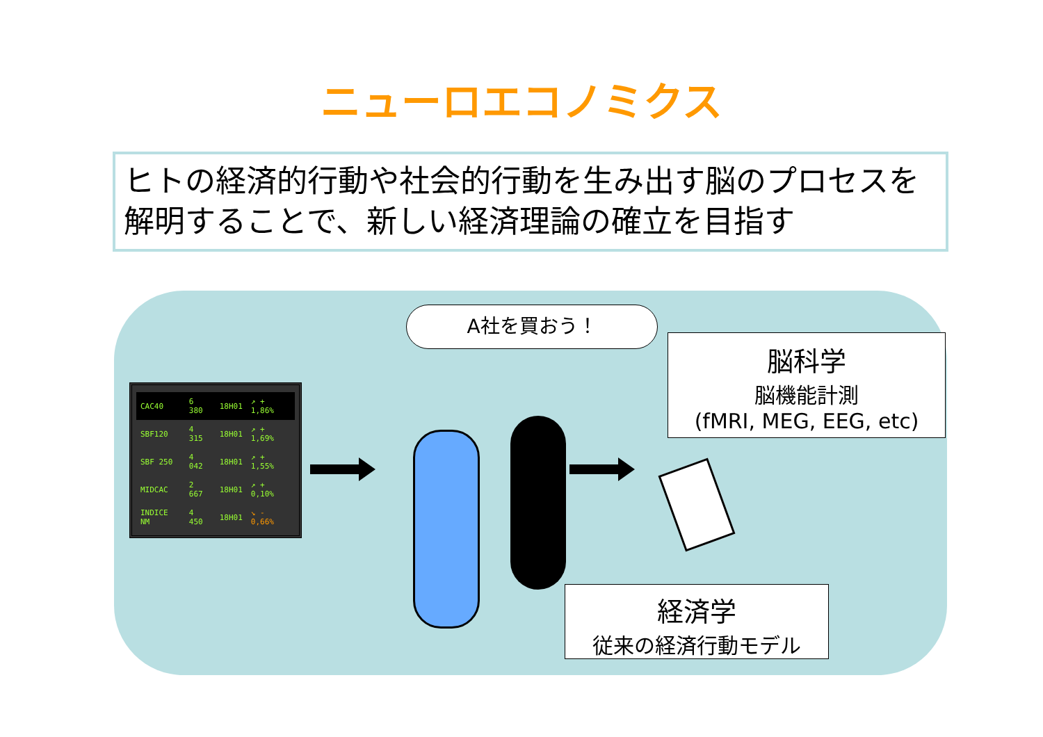ニューロエコノミクス
ヒトの経済的行動や社会的行動を生み出す脳のプロセスを解明することで、新しい経済理論の確立を目指す
| CAC40 | 6 380 | 18H01 | ↗ + 1,86% |
| SBF120 | 4 315 | 18H01 | ↗ + 1,69% |
| SBF 250 | 4 042 | 18H01 | ↗ + 1,55% |
| MIDCAC | 2 667 | 18H01 | ↗ + 0,10% |
| INDICE NM | 4 450 | 18H01 | ↘ - 0,66% |
A社を買おう！
脳科学
脳機能計測
(fMRI, MEG, EEG, etc)
経済学
従来の経済行動モデル